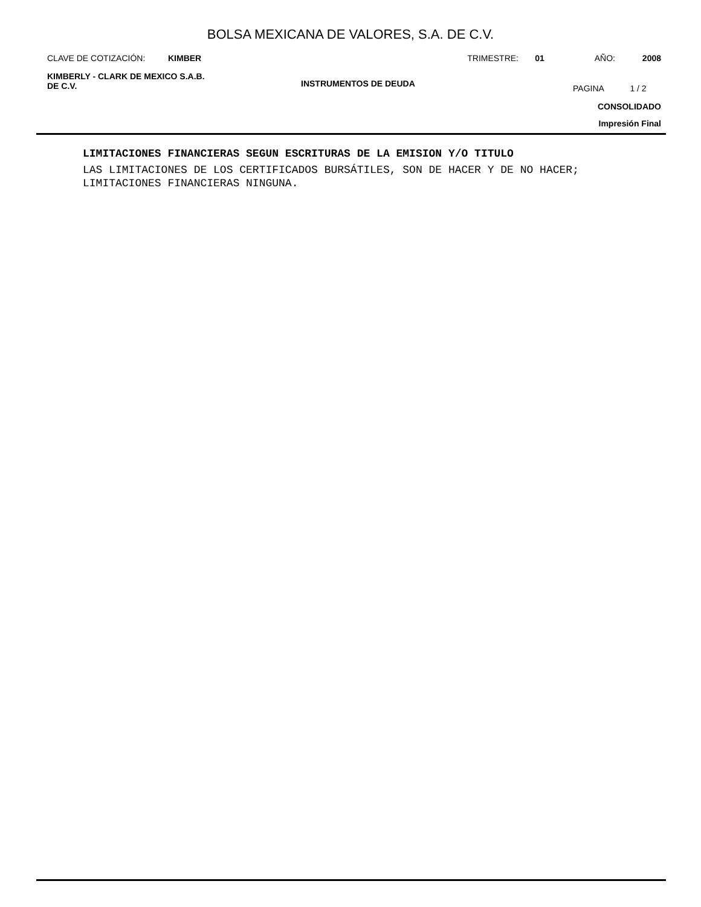BOLSA MEXICANA DE VALORES, S.A. DE C.V.
CLAVE DE COTIZACIÓN: KIMBER TRIMESTRE: 01 AÑO: 2008
KIMBERLY - CLARK DE MEXICO S.A.B.
DE C.V.
INSTRUMENTOS DE DEUDA
PAGINA 1 / 2
CONSOLIDADO
Impresión Final
LIMITACIONES FINANCIERAS SEGUN ESCRITURAS DE LA EMISION Y/O TITULO
LAS LIMITACIONES DE LOS CERTIFICADOS BURSÁTILES, SON DE HACER Y DE NO HACER;
LIMITACIONES FINANCIERAS NINGUNA.